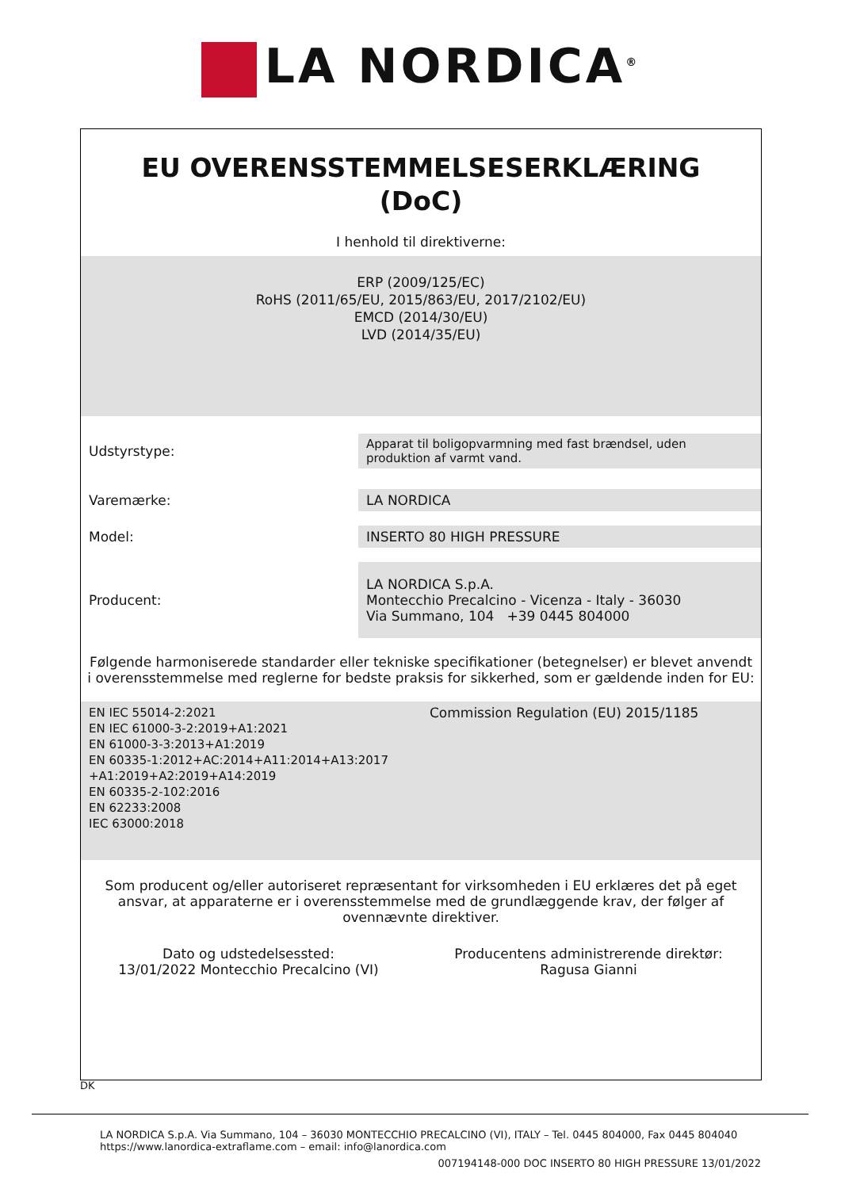LA NORDICA<sup>®</sup>
EU OVERENSSTEMMELSESERKLÆRING
(DoC)
I henhold til direktiverne:
ERP (2009/125/EC)
RoHS (2011/65/EU, 2015/863/EU, 2017/2102/EU)
EMCD (2014/30/EU)
LVD (2014/35/EU)
| Udstyrstype: | Apparat til boligopvarmning med fast brændsel, uden produktion af varmt vand. |
| Varemærke: | LA NORDICA |
| Model: | INSERTO 80 HIGH PRESSURE |
| Producent: | LA NORDICA S.p.A. Montecchio Precalcino - Vicenza - Italy - 36030 Via Summano, 104 +39 0445 804000 |
Følgende harmoniserede standarder eller tekniske specifikationer (betegnelser) er blevet anvendt i overensstemmelse med reglerne for bedste praksis for sikkerhed, som er gældende inden for EU:
| EN IEC 55014-2:2021 EN IEC 61000-3-2:2019+A1:2021 EN 61000-3-3:2013+A1:2019 EN 60335-1:2012+AC:2014+A11:2014+A13:2017 +A1:2019+A2:2019+A14:2019 EN 60335-2-102:2016 EN 62233:2008 IEC 63000:2018 | Commission Regulation (EU) 2015/1185 |
Som producent og/eller autoriseret repræsentant for virksomheden i EU erklæres det på eget ansvar, at apparaterne er i overensstemmelse med de grundlæggende krav, der følger af ovennævnte direktiver.
| Dato og udstedelsessted: 13/01/2022 Montecchio Precalcino (VI) | Producentens administrerende direktør: Ragusa Gianni |
DK
LA NORDICA S.p.A. Via Summano, 104 – 36030 MONTECCHIO PRECALCINO (VI), ITALY – Tel. 0445 804000, Fax 0445 804040
https://www.lanordica-extraflame.com – email: info@lanordica.com
007194148-000 DOC INSERTO 80 HIGH PRESSURE 13/01/2022